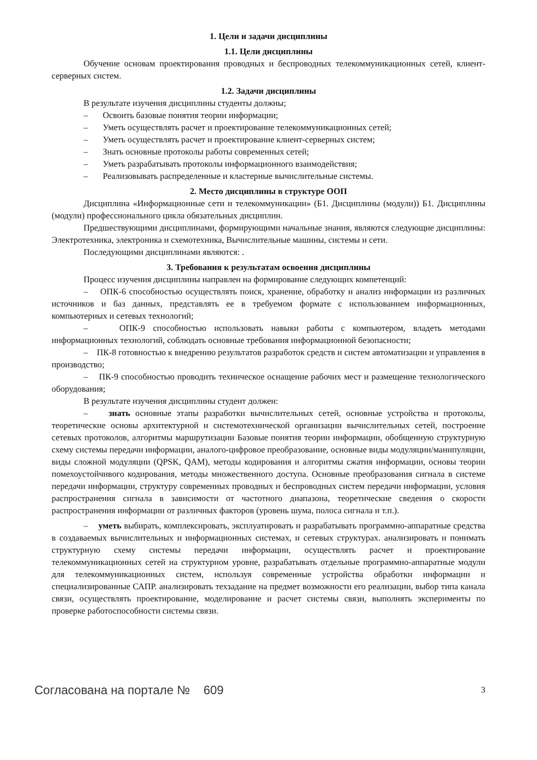1. Цели и задачи дисциплины
1.1. Цели дисциплины
Обучение основам проектирования проводных и беспроводных телекоммуникационных сетей, клиент-серверных систем.
1.2. Задачи дисциплины
В результате изучения дисциплины студенты должны;
– Освоить базовые понятия теории информации;
– Уметь осуществлять расчет и проектирование телекоммуникационных сетей;
– Уметь осуществлять расчет и проектирование клиент-серверных систем;
– Знать основные протоколы работы современных сетей;
– Уметь разрабатывать протоколы информационного взаимодействия;
– Реализовывать распределенные и кластерные вычислительные системы.
2. Место дисциплины в структуре ООП
Дисциплина «Информационные сети и телекоммуникации» (Б1. Дисциплины (модули)) Б1. Дисциплины (модули) профессионального цикла обязательных дисциплин.
Предшествующими дисциплинами, формирующими начальные знания, являются следующие дисциплины: Электротехника, электроника и схемотехника, Вычислительные машины, системы и сети.
Последующими дисциплинами являются: .
3. Требования к результатам освоения дисциплины
Процесс изучения дисциплины направлен на формирование следующих компетенций:
– ОПК-6 способностью осуществлять поиск, хранение, обработку и анализ информации из различных источников и баз данных, представлять ее в требуемом формате с использованием информационных, компьютерных и сетевых технологий;
– ОПК-9 способностью использовать навыки работы с компьютером, владеть методами информационных технологий, соблюдать основные требования информационной безопасности;
– ПК-8 готовностью к внедрению результатов разработок средств и систем автоматизации и управления в производство;
– ПК-9 способностью проводить техническое оснащение рабочих мест и размещение технологического оборудования;
В результате изучения дисциплины студент должен:
– знать основные этапы разработки вычислительных сетей, основные устройства и протоколы, теоретические основы архитектурной и системотехнической организации вычислительных сетей, построение сетевых протоколов, алгоритмы маршрутизации Базовые понятия теории информации, обобщенную структурную схему системы передачи информации, аналого-цифровое преобразование, основные виды модуляции/манипуляции, виды сложной модуляции (QPSK, QAM), методы кодирования и алгоритмы сжатия информации, основы теории помехоустойчивого кодирования, методы множественного доступа. Основные преобразования сигнала в системе передачи информации, структуру современных проводных и беспроводных систем передачи информации, условия распространения сигнала в зависимости от частотного диапазона, теоретические сведения о скорости распространения информации от различных факторов (уровень шума, полоса сигнала и т.п.).
– уметь выбирать, комплексировать, эксплуатировать и разрабатывать программно-аппаратные средства в создаваемых вычислительных и информационных системах, и сетевых структурах. анализировать и понимать структурную схему системы передачи информации, осуществлять расчет и проектирование телекоммуникационных сетей на структурном уровне, разрабатывать отдельные программно-аппаратные модули для телекоммуникационных систем, используя современные устройства обработки информации и специализированные САПР. анализировать техзадание на предмет возможности его реализации, выбор типа канала связи, осуществлять проектирование, моделирование и расчет системы связи, выполнять эксперименты по проверке работоспособности системы связи.
Согласована на портале № 609 3